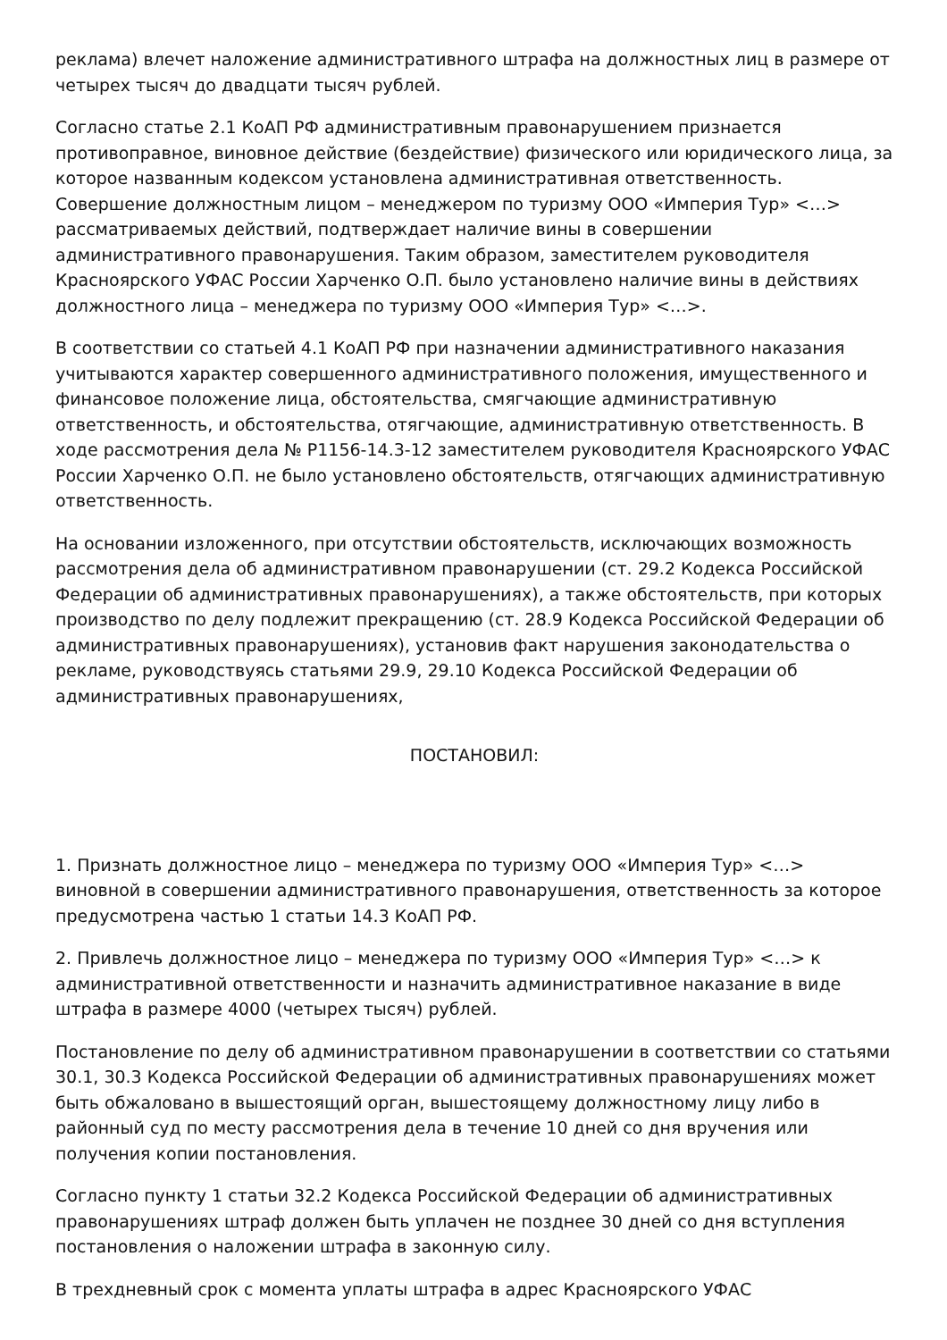реклама) влечет наложение административного штрафа на должностных лиц в размере от четырех тысяч до двадцати тысяч рублей.
Согласно статье 2.1 КоАП РФ административным правонарушением признается противоправное, виновное действие (бездействие) физического или юридического лица, за которое названным кодексом установлена административная ответственность. Совершение должностным лицом – менеджером по туризму ООО «Империя Тур» <…> рассматриваемых действий, подтверждает наличие вины в совершении административного правонарушения. Таким образом, заместителем руководителя Красноярского УФАС России Харченко О.П. было установлено наличие вины в действиях должностного лица – менеджера по туризму ООО «Империя Тур» <…>.
В соответствии со статьей 4.1 КоАП РФ при назначении административного наказания учитываются характер совершенного административного положения, имущественного и финансовое положение лица, обстоятельства, смягчающие административную ответственность, и обстоятельства, отягчающие, административную ответственность. В ходе рассмотрения дела № Р1156-14.3-12 заместителем руководителя Красноярского УФАС России Харченко О.П. не было установлено обстоятельств, отягчающих административную ответственность.
На основании изложенного, при отсутствии обстоятельств, исключающих возможность рассмотрения дела об административном правонарушении (ст. 29.2 Кодекса Российской Федерации об административных правонарушениях), а также обстоятельств, при которых производство по делу подлежит прекращению (ст. 28.9 Кодекса Российской Федерации об административных правонарушениях), установив факт нарушения законодательства о рекламе, руководствуясь статьями 29.9, 29.10 Кодекса Российской Федерации об административных правонарушениях,
ПОСТАНОВИЛ:
1. Признать должностное лицо – менеджера по туризму ООО «Империя Тур» <…> виновной в совершении административного правонарушения, ответственность за которое предусмотрена частью 1 статьи 14.3 КоАП РФ.
2. Привлечь должностное лицо – менеджера по туризму ООО «Империя Тур» <…> к административной ответственности и назначить административное наказание в виде штрафа в размере 4000 (четырех тысяч) рублей.
Постановление по делу об административном правонарушении в соответствии со статьями 30.1, 30.3 Кодекса Российской Федерации об административных правонарушениях может быть обжаловано в вышестоящий орган, вышестоящему должностному лицу либо в районный суд по месту рассмотрения дела в течение 10 дней со дня вручения или получения копии постановления.
Согласно пункту 1 статьи 32.2 Кодекса Российской Федерации об административных правонарушениях штраф должен быть уплачен не позднее 30 дней со дня вступления постановления о наложении штрафа в законную силу.
В трехдневный срок с момента уплаты штрафа в адрес Красноярского УФАС